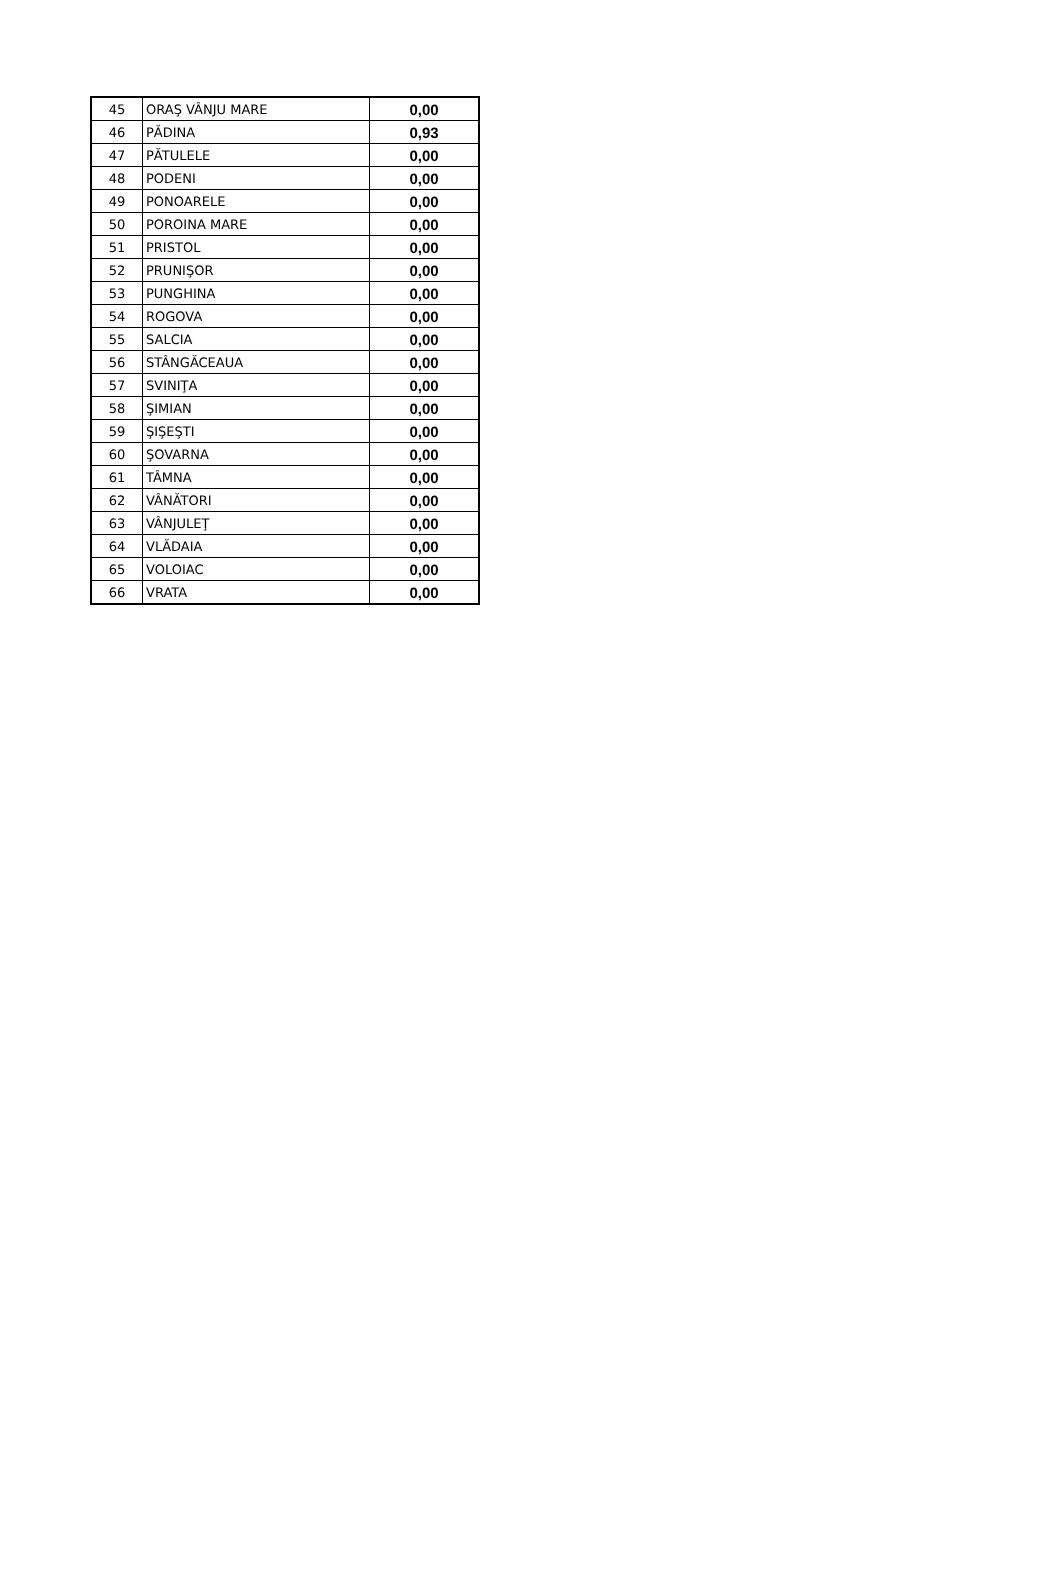| 45 | ORAŞ VÂNJU MARE | 0,00 |
| 46 | PĂDINA | 0,93 |
| 47 | PĂTULELE | 0,00 |
| 48 | PODENI | 0,00 |
| 49 | PONOARELE | 0,00 |
| 50 | POROINA MARE | 0,00 |
| 51 | PRISTOL | 0,00 |
| 52 | PRUNIŞOR | 0,00 |
| 53 | PUNGHINA | 0,00 |
| 54 | ROGOVA | 0,00 |
| 55 | SALCIA | 0,00 |
| 56 | STÂNGĂCEAUA | 0,00 |
| 57 | SVINIŢA | 0,00 |
| 58 | ŞIMIAN | 0,00 |
| 59 | ŞIŞEŞTI | 0,00 |
| 60 | ŞOVARNA | 0,00 |
| 61 | TÂMNA | 0,00 |
| 62 | VÂNĂTORI | 0,00 |
| 63 | VÂNJULEŢ | 0,00 |
| 64 | VLĂDAIA | 0,00 |
| 65 | VOLOIAC | 0,00 |
| 66 | VRATA | 0,00 |